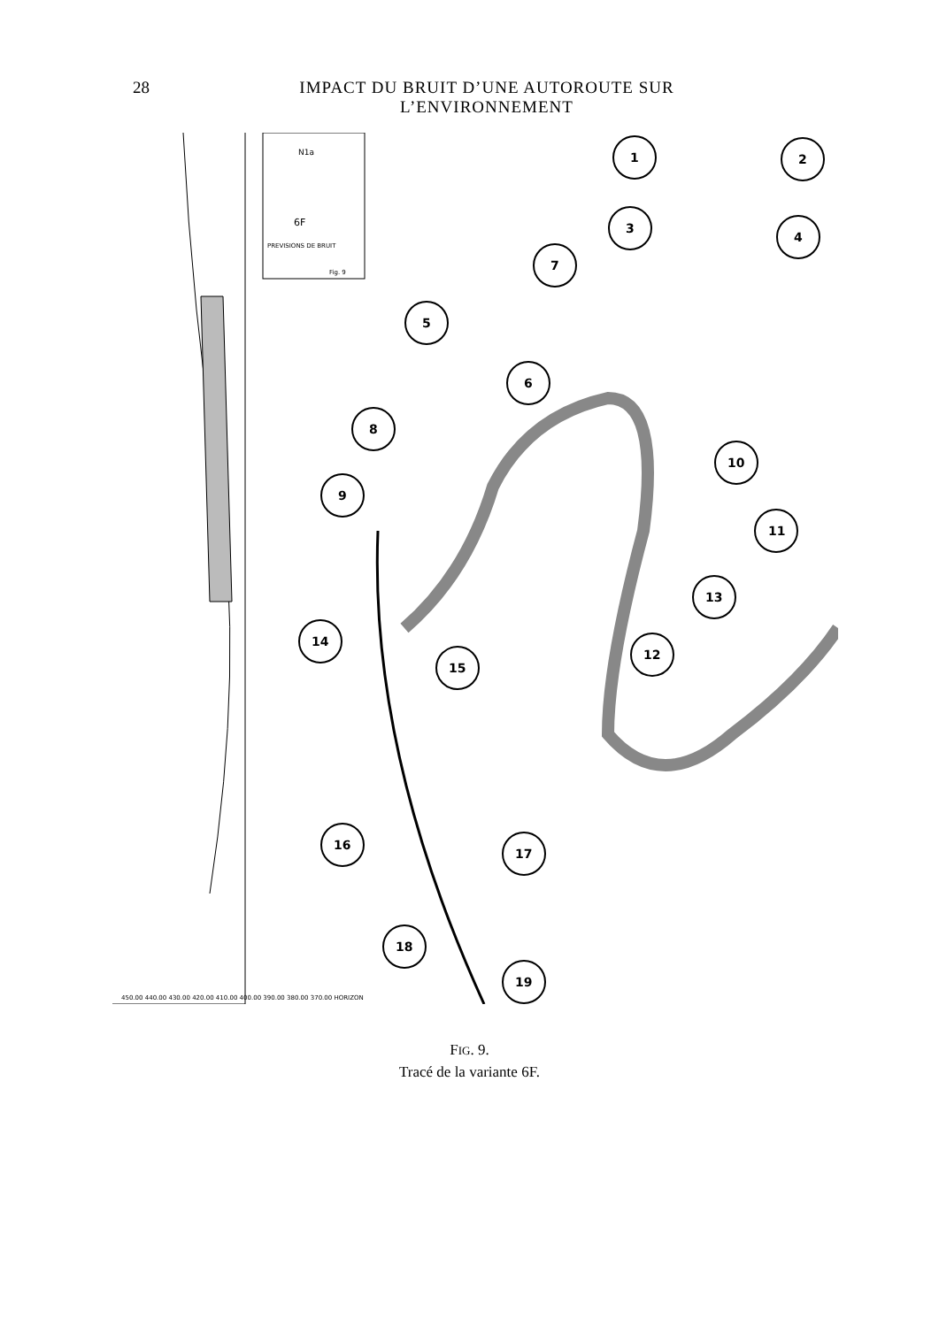28 IMPACT DU BRUIT D’UNE AUTOROUTE SUR L’ENVIRONNEMENT
N1a
6F
PREVISIONS DE BRUIT
Fig. 9
1
2
3
4
5
6
7
8
9
10
11
12
13
14
15
16
17
18
19
450.00 440.00 430.00 420.00 410.00 400.00 390.00 380.00 370.00 HORIZON
FIG. 9.
Tracé de la variante 6F.